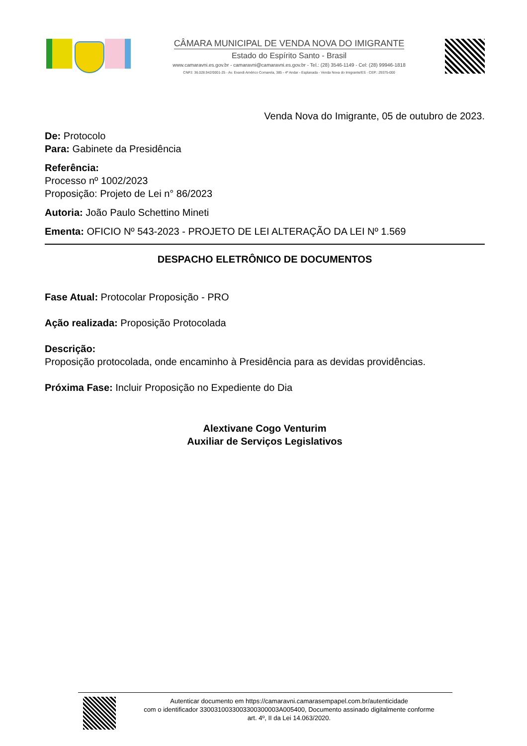CÂMARA MUNICIPAL DE VENDA NOVA DO IMIGRANTE
Estado do Espírito Santo - Brasil
www.camaravni.es.gov.br - camaravni@camaravni.es.gov.br - Tel.: (28) 3546-1149 - Cel: (28) 99946-1818
CNPJ: 36.028.942/0001-25 - Av. Evandi Américo Comarela, 385 - 4º Andar - Esplanada - Venda Nova do Imigrante/ES - CEP.: 29375-000
Venda Nova do Imigrante, 05 de outubro de 2023.
De: Protocolo
Para: Gabinete da Presidência
Referência:
Processo nº 1002/2023
Proposição: Projeto de Lei n° 86/2023
Autoria: João Paulo Schettino Mineti
Ementa: OFICIO Nº 543-2023 - PROJETO DE LEI ALTERAÇÃO DA LEI Nº 1.569
DESPACHO ELETRÔNICO DE DOCUMENTOS
Fase Atual: Protocolar Proposição - PRO
Ação realizada: Proposição Protocolada
Descrição:
Proposição protocolada, onde encaminho à Presidência para as devidas providências.
Próxima Fase: Incluir Proposição no Expediente do Dia
Alextivane Cogo Venturim
Auxiliar de Serviços Legislativos
Autenticar documento em https://camaravni.camarasempapel.com.br/autenticidade
com o identificador 3300310033003300300003A005400, Documento assinado digitalmente conforme
art. 4º, II da Lei 14.063/2020.